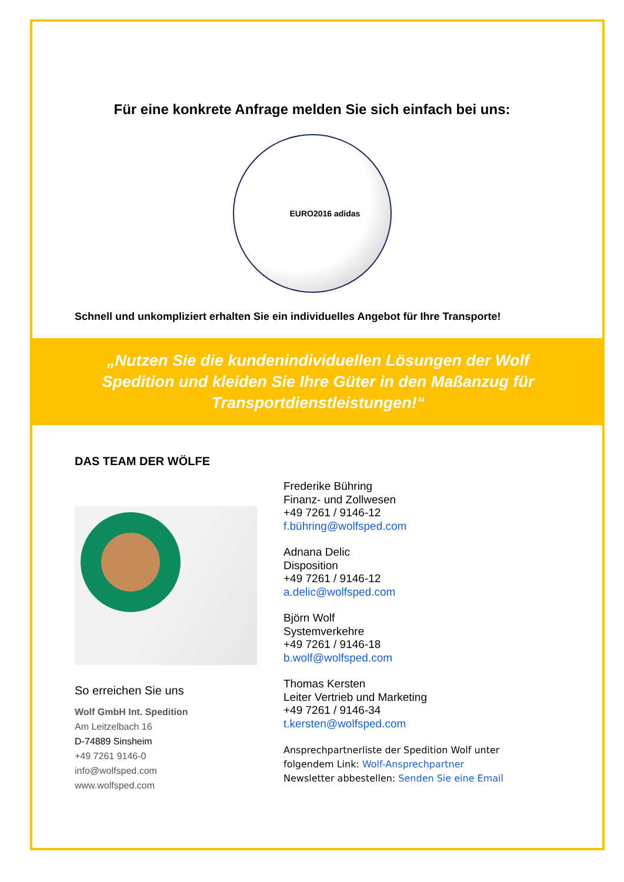Für eine konkrete Anfrage melden Sie sich einfach bei uns:
EURO2016 adidas
Schnell und unkompliziert erhalten Sie ein individuelles Angebot für Ihre Transporte!
„Nutzen Sie die kundenindividuellen Lösungen der Wolf Spedition und kleiden Sie Ihre Güter in den Maßanzug für Transportdienstleistungen!“
DAS TEAM DER WÖLFE
So erreichen Sie uns
Wolf GmbH Int. Spedition
Am Leitzelbach 16
D-74889 Sinsheim
+49 7261 9146-0
info@wolfsped.com
www.wolfsped.com
Frederike Bühring
Finanz- und Zollwesen
+49 7261 / 9146-12
f.bühring@wolfsped.com
Adnana Delic
Disposition
+49 7261 / 9146-12
a.delic@wolfsped.com
Björn Wolf
Systemverkehre
+49 7261 / 9146-18
b.wolf@wolfsped.com
Thomas Kersten
Leiter Vertrieb und Marketing
+49 7261 / 9146-34
t.kersten@wolfsped.com
Ansprechpartnerliste der Spedition Wolf unter
folgendem Link: Wolf-Ansprechpartner
Newsletter abbestellen: Senden Sie eine Email